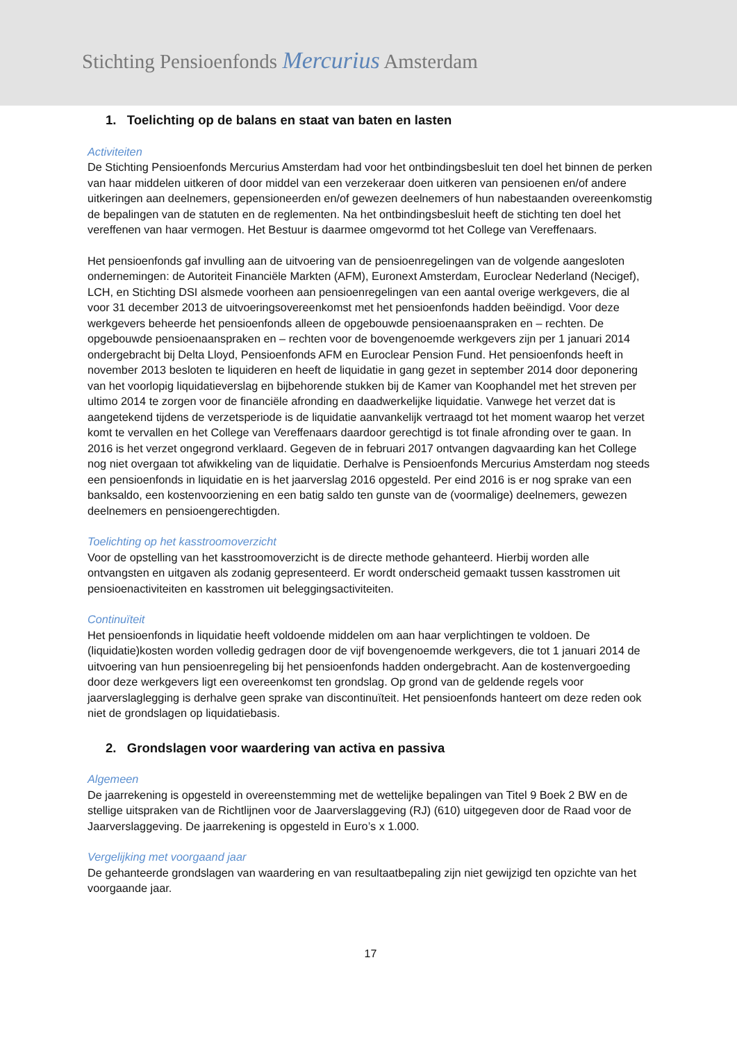Stichting Pensioenfonds Mercurius Amsterdam
1. Toelichting op de balans en staat van baten en lasten
Activiteiten
De Stichting Pensioenfonds Mercurius Amsterdam had voor het ontbindingsbesluit ten doel het binnen de perken van haar middelen uitkeren of door middel van een verzekeraar doen uitkeren van pensioenen en/of andere uitkeringen aan deelnemers, gepensioneerden en/of gewezen deelnemers of hun nabestaanden overeenkomstig de bepalingen van de statuten en de reglementen. Na het ontbindingsbesluit heeft de stichting ten doel het vereffenen van haar vermogen. Het Bestuur is daarmee omgevormd tot het College van Vereffenaars.
Het pensioenfonds gaf invulling aan de uitvoering van de pensioenregelingen van de volgende aangesloten ondernemingen: de Autoriteit Financiële Markten (AFM), Euronext Amsterdam, Euroclear Nederland (Necigef), LCH, en Stichting DSI alsmede voorheen aan pensioenregelingen van een aantal overige werkgevers, die al voor 31 december 2013 de uitvoeringsovereenkomst met het pensioenfonds hadden beëindigd. Voor deze werkgevers beheerde het pensioenfonds alleen de opgebouwde pensioenaanspraken en – rechten. De opgebouwde pensioenaanspraken en – rechten voor de bovengenoemde werkgevers zijn per 1 januari 2014 ondergebracht bij Delta Lloyd, Pensioenfonds AFM en Euroclear Pension Fund. Het pensioenfonds heeft in november 2013 besloten te liquideren en heeft de liquidatie in gang gezet in september 2014 door deponering van het voorlopig liquidatieverslag en bijbehorende stukken bij de Kamer van Koophandel met het streven per ultimo 2014 te zorgen voor de financiële afronding en daadwerkelijke liquidatie. Vanwege het verzet dat is aangetekend tijdens de verzetsperiode is de liquidatie aanvankelijk vertraagd tot het moment waarop het verzet komt te vervallen en het College van Vereffenaars daardoor gerechtigd is tot finale afronding over te gaan. In 2016 is het verzet ongegrond verklaard. Gegeven de in februari 2017 ontvangen dagvaarding kan het College nog niet overgaan tot afwikkeling van de liquidatie. Derhalve is Pensioenfonds Mercurius Amsterdam nog steeds een pensioenfonds in liquidatie en is het jaarverslag 2016 opgesteld. Per eind 2016 is er nog sprake van een banksaldo, een kostenvoorziening en een batig saldo ten gunste van de (voormalige) deelnemers, gewezen deelnemers en pensioengerechtigden.
Toelichting op het kasstroomoverzicht
Voor de opstelling van het kasstroomoverzicht is de directe methode gehanteerd. Hierbij worden alle ontvangsten en uitgaven als zodanig gepresenteerd. Er wordt onderscheid gemaakt tussen kasstromen uit pensioenactiviteiten en kasstromen uit beleggingsactiviteiten.
Continuïteit
Het pensioenfonds in liquidatie heeft voldoende middelen om aan haar verplichtingen te voldoen. De (liquidatie)kosten worden volledig gedragen door de vijf bovengenoemde werkgevers, die tot 1 januari 2014 de uitvoering van hun pensioenregeling bij het pensioenfonds hadden ondergebracht. Aan de kostenvergoeding door deze werkgevers ligt een overeenkomst ten grondslag. Op grond van de geldende regels voor jaarverslaglegging is derhalve geen sprake van discontinuïteit. Het pensioenfonds hanteert om deze reden ook niet de grondslagen op liquidatiebasis.
2. Grondslagen voor waardering van activa en passiva
Algemeen
De jaarrekening is opgesteld in overeenstemming met de wettelijke bepalingen van Titel 9 Boek 2 BW en de stellige uitspraken van de Richtlijnen voor de Jaarverslaggeving (RJ) (610) uitgegeven door de Raad voor de Jaarverslaggeving. De jaarrekening is opgesteld in Euro’s x 1.000.
Vergelijking met voorgaand jaar
De gehanteerde grondslagen van waardering en van resultaatbepaling zijn niet gewijzigd ten opzichte van het voorgaande jaar.
17